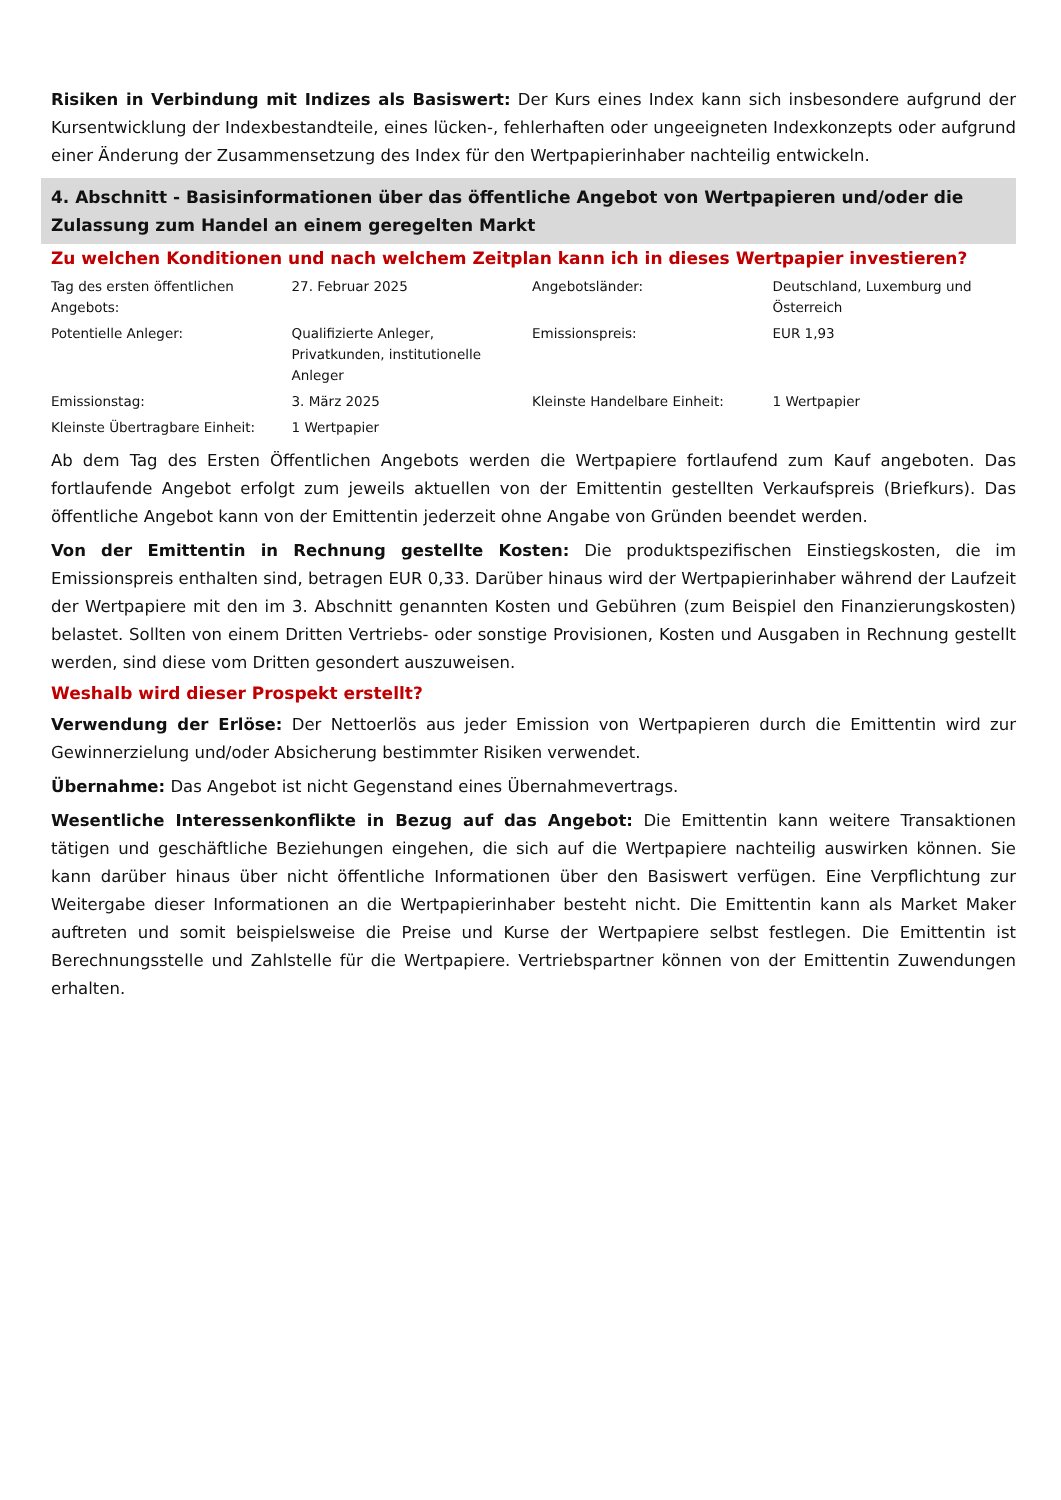Risiken in Verbindung mit Indizes als Basiswert: Der Kurs eines Index kann sich insbesondere aufgrund der Kursentwicklung der Indexbestandteile, eines lücken-, fehlerhaften oder ungeeigneten Indexkonzepts oder aufgrund einer Änderung der Zusammensetzung des Index für den Wertpapierinhaber nachteilig entwickeln.
4. Abschnitt - Basisinformationen über das öffentliche Angebot von Wertpapieren und/oder die Zulassung zum Handel an einem geregelten Markt
Zu welchen Konditionen und nach welchem Zeitplan kann ich in dieses Wertpapier investieren?
| Tag des ersten öffentlichen Angebots: | 27. Februar 2025 | Angebotsländer: | Deutschland, Luxemburg und Österreich |
| Potentielle Anleger: | Qualifizierte Anleger, Privatkunden, institutionelle Anleger | Emissionspreis: | EUR 1,93 |
| Emissionstag: | 3. März 2025 | Kleinste Handelbare Einheit: | 1 Wertpapier |
| Kleinste Übertragbare Einheit: | 1 Wertpapier | | |
Ab dem Tag des Ersten Öffentlichen Angebots werden die Wertpapiere fortlaufend zum Kauf angeboten. Das fortlaufende Angebot erfolgt zum jeweils aktuellen von der Emittentin gestellten Verkaufspreis (Briefkurs). Das öffentliche Angebot kann von der Emittentin jederzeit ohne Angabe von Gründen beendet werden.
Von der Emittentin in Rechnung gestellte Kosten: Die produktspezifischen Einstiegskosten, die im Emissionspreis enthalten sind, betragen EUR 0,33. Darüber hinaus wird der Wertpapierinhaber während der Laufzeit der Wertpapiere mit den im 3. Abschnitt genannten Kosten und Gebühren (zum Beispiel den Finanzierungskosten) belastet. Sollten von einem Dritten Vertriebs- oder sonstige Provisionen, Kosten und Ausgaben in Rechnung gestellt werden, sind diese vom Dritten gesondert auszuweisen.
Weshalb wird dieser Prospekt erstellt?
Verwendung der Erlöse: Der Nettoerlös aus jeder Emission von Wertpapieren durch die Emittentin wird zur Gewinnerzielung und/oder Absicherung bestimmter Risiken verwendet.
Übernahme: Das Angebot ist nicht Gegenstand eines Übernahmevertrags.
Wesentliche Interessenkonflikte in Bezug auf das Angebot: Die Emittentin kann weitere Transaktionen tätigen und geschäftliche Beziehungen eingehen, die sich auf die Wertpapiere nachteilig auswirken können. Sie kann darüber hinaus über nicht öffentliche Informationen über den Basiswert verfügen. Eine Verpflichtung zur Weitergabe dieser Informationen an die Wertpapierinhaber besteht nicht. Die Emittentin kann als Market Maker auftreten und somit beispielsweise die Preise und Kurse der Wertpapiere selbst festlegen. Die Emittentin ist Berechnungsstelle und Zahlstelle für die Wertpapiere. Vertriebspartner können von der Emittentin Zuwendungen erhalten.